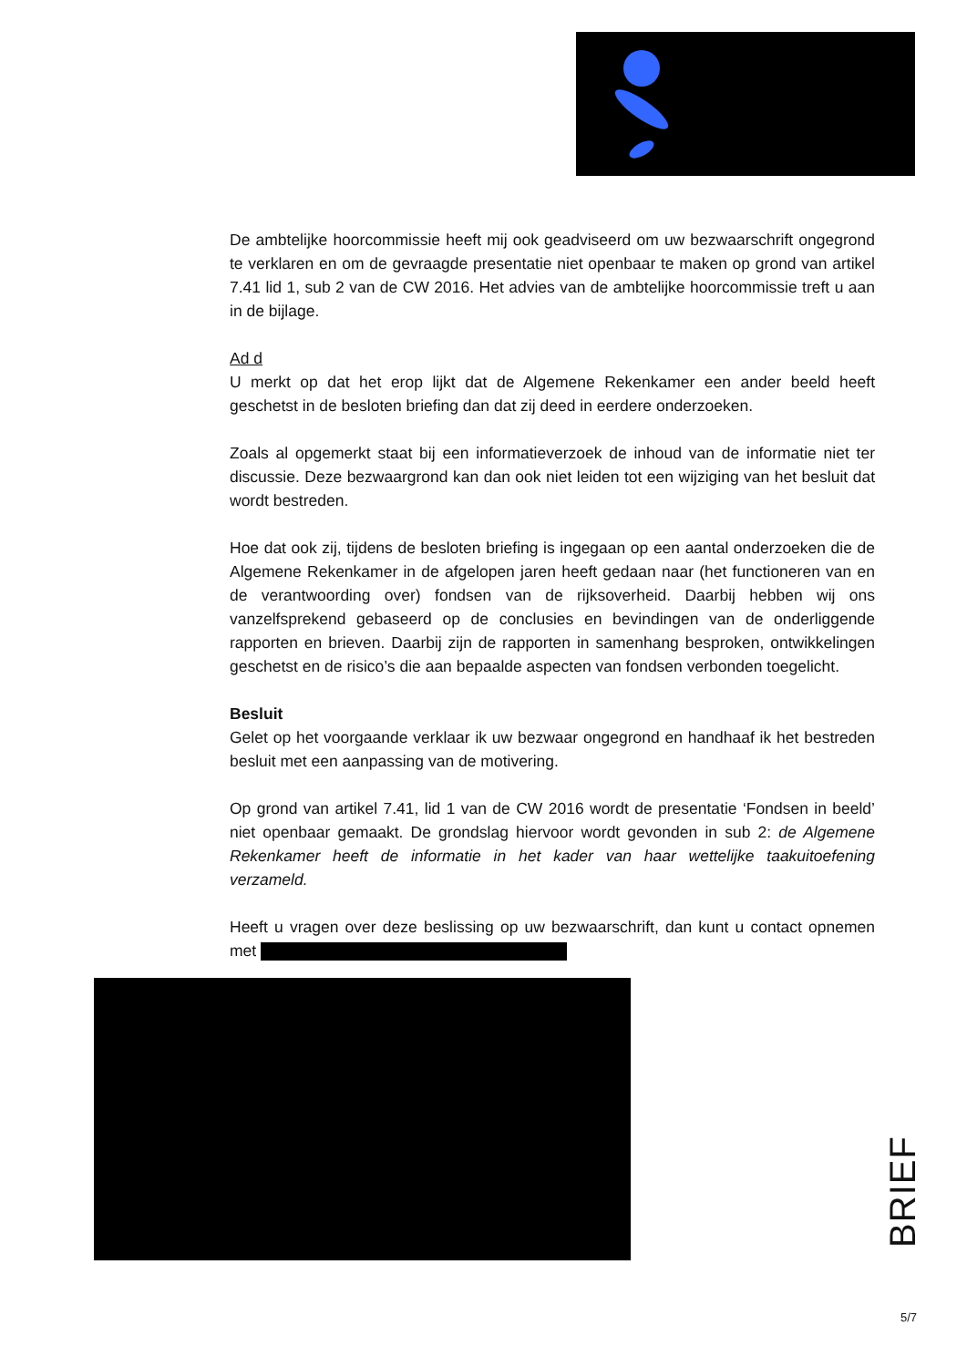De ambtelijke hoorcommissie heeft mij ook geadviseerd om uw bezwaarschrift ongegrond te verklaren en om de gevraagde presentatie niet openbaar te maken op grond van artikel 7.41 lid 1, sub 2 van de CW 2016. Het advies van de ambtelijke hoorcommissie treft u aan in de bijlage.
Ad d
U merkt op dat het erop lijkt dat de Algemene Rekenkamer een ander beeld heeft geschetst in de besloten briefing dan dat zij deed in eerdere onderzoeken.
Zoals al opgemerkt staat bij een informatieverzoek de inhoud van de informatie niet ter discussie. Deze bezwaargrond kan dan ook niet leiden tot een wijziging van het besluit dat wordt bestreden.
Hoe dat ook zij, tijdens de besloten briefing is ingegaan op een aantal onderzoeken die de Algemene Rekenkamer in de afgelopen jaren heeft gedaan naar (het functioneren van en de verantwoording over) fondsen van de rijksoverheid. Daarbij hebben wij ons vanzelfsprekend gebaseerd op de conclusies en bevindingen van de onderliggende rapporten en brieven. Daarbij zijn de rapporten in samenhang besproken, ontwikkelingen geschetst en de risico’s die aan bepaalde aspecten van fondsen verbonden toegelicht.
Besluit
Gelet op het voorgaande verklaar ik uw bezwaar ongegrond en handhaaf ik het bestreden besluit met een aanpassing van de motivering.
Op grond van artikel 7.41, lid 1 van de CW 2016 wordt de presentatie ‘Fondsen in beeld’ niet openbaar gemaakt. De grondslag hiervoor wordt gevonden in sub 2: de Algemene Rekenkamer heeft de informatie in het kader van haar wettelijke taakuitoefening verzameld.
Heeft u vragen over deze beslissing op uw bezwaarschrift, dan kunt u contact opnemen met
BRIEF
5/7